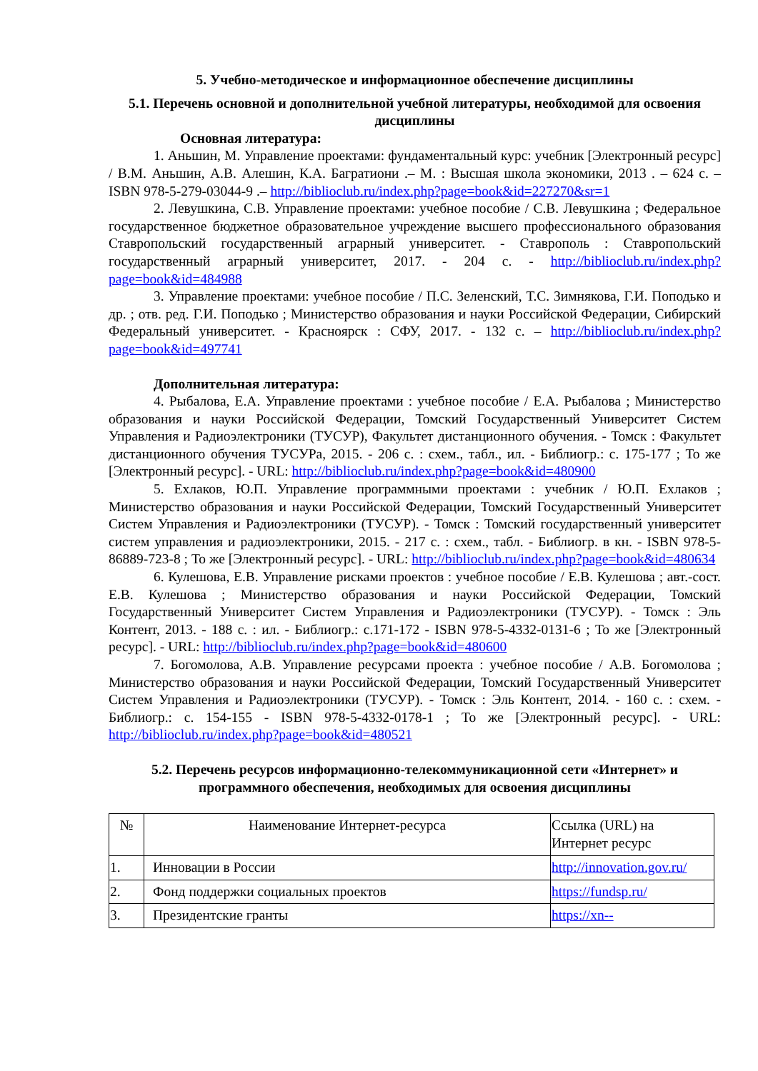5. Учебно-методическое и информационное обеспечение дисциплины
5.1. Перечень основной и дополнительной учебной литературы, необходимой для освоения дисциплины
Основная литература:
1. Аньшин, М. Управление проектами: фундаментальный курс: учебник [Электронный ресурс] / В.М. Аньшин, А.В. Алешин, К.А. Багратиони .– М. : Высшая школа экономики, 2013 . – 624 с. – ISBN 978-5-279-03044-9 .– http://biblioclub.ru/index.php?page=book&id=227270&sr=1
2. Левушкина, С.В. Управление проектами: учебное пособие / С.В. Левушкина ; Федеральное государственное бюджетное образовательное учреждение высшего профессионального образования Ставропольский государственный аграрный университет. - Ставрополь : Ставропольский государственный аграрный университет, 2017. - 204 с. - http://biblioclub.ru/index.php?page=book&id=484988
3. Управление проектами: учебное пособие / П.С. Зеленский, Т.С. Зимнякова, Г.И. Поподько и др. ; отв. ред. Г.И. Поподько ; Министерство образования и науки Российской Федерации, Сибирский Федеральный университет. - Красноярск : СФУ, 2017. - 132 с. – http://biblioclub.ru/index.php?page=book&id=497741
Дополнительная литература:
4. Рыбалова, Е.А. Управление проектами : учебное пособие / Е.А. Рыбалова ; Министерство образования и науки Российской Федерации, Томский Государственный Университет Систем Управления и Радиоэлектроники (ТУСУР), Факультет дистанционного обучения. - Томск : Факультет дистанционного обучения ТУСУРа, 2015. - 206 с. : схем., табл., ил. - Библиогр.: с. 175-177 ; То же [Электронный ресурс]. - URL: http://biblioclub.ru/index.php?page=book&id=480900
5. Ехлаков, Ю.П. Управление программными проектами : учебник / Ю.П. Ехлаков ; Министерство образования и науки Российской Федерации, Томский Государственный Университет Систем Управления и Радиоэлектроники (ТУСУР). - Томск : Томский государственный университет систем управления и радиоэлектроники, 2015. - 217 с. : схем., табл. - Библиогр. в кн. - ISBN 978-5-86889-723-8 ; То же [Электронный ресурс]. - URL: http://biblioclub.ru/index.php?page=book&id=480634
6. Кулешова, Е.В. Управление рисками проектов : учебное пособие / Е.В. Кулешова ; авт.-сост. Е.В. Кулешова ; Министерство образования и науки Российской Федерации, Томский Государственный Университет Систем Управления и Радиоэлектроники (ТУСУР). - Томск : Эль Контент, 2013. - 188 с. : ил. - Библиогр.: с.171-172 - ISBN 978-5-4332-0131-6 ; То же [Электронный ресурс]. - URL: http://biblioclub.ru/index.php?page=book&id=480600
7. Богомолова, А.В. Управление ресурсами проекта : учебное пособие / А.В. Богомолова ; Министерство образования и науки Российской Федерации, Томский Государственный Университет Систем Управления и Радиоэлектроники (ТУСУР). - Томск : Эль Контент, 2014. - 160 с. : схем. - Библиогр.: с. 154-155 - ISBN 978-5-4332-0178-1 ; То же [Электронный ресурс]. - URL: http://biblioclub.ru/index.php?page=book&id=480521
5.2. Перечень ресурсов информационно-телекоммуникационной сети «Интернет» и программного обеспечения, необходимых для освоения дисциплины
| № | Наименование Интернет-ресурса | Ссылка (URL) на Интернет ресурс |
| 1. | Инновации в России | http://innovation.gov.ru/ |
| 2. | Фонд поддержки социальных проектов | https://fundsp.ru/ |
| 3. | Президентские гранты | https://xn-- |